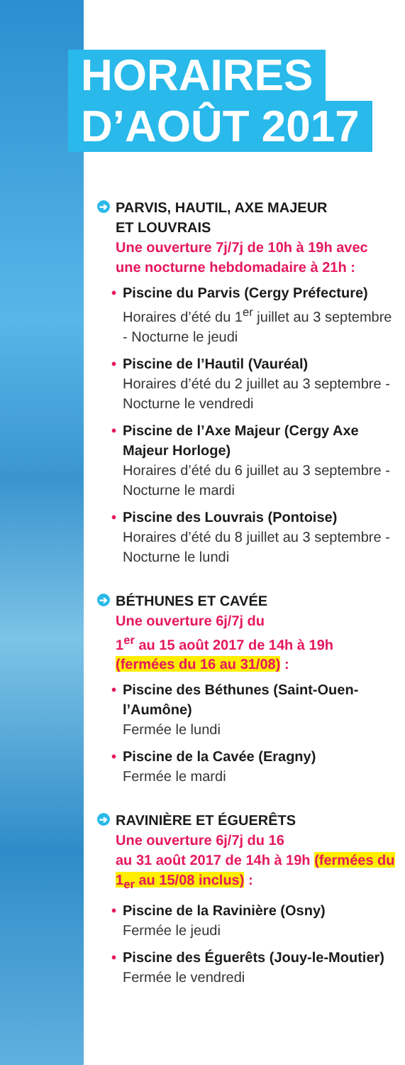HORAIRES
D’AOÛT 2017
➔ PARVIS, HAUTIL, AXE MAJEUR
ET LOUVRAIS
Une ouverture 7j/7j de 10h à 19h avec une nocturne hebdomadaire à 21h :
• Piscine du Parvis (Cergy Préfecture)
Horaires d’été du 1<sup>er</sup> juillet au 3 septembre - Nocturne le jeudi
• Piscine de l’Hautil (Vauréal)
Horaires d’été du 2 juillet au 3 septembre - Nocturne le vendredi
• Piscine de l’Axe Majeur (Cergy Axe Majeur Horloge)
Horaires d’été du 6 juillet au 3 septembre - Nocturne le mardi
• Piscine des Louvrais (Pontoise)
Horaires d’été du 8 juillet au 3 septembre - Nocturne le lundi
➔ BÉTHUNES ET CAVÉE
Une ouverture 6j/7j du
1<sup>er</sup> au 15 août 2017 de 14h à 19h (fermées du 16 au 31/08) :
• Piscine des Béthunes (Saint-Ouen-l’Aumône)
Fermée le lundi
• Piscine de la Cavée (Eragny)
Fermée le mardi
➔ RAVINIÈRE ET ÉGUERÊTS
Une ouverture 6j/7j du 16
au 31 août 2017 de 14h à 19h (fermées du 1<sub>er</sub> au 15/08 inclus) :
• Piscine de la Ravinière (Osny)
Fermée le jeudi
• Piscine des Éguerêts (Jouy-le-Moutier)
Fermée le vendredi